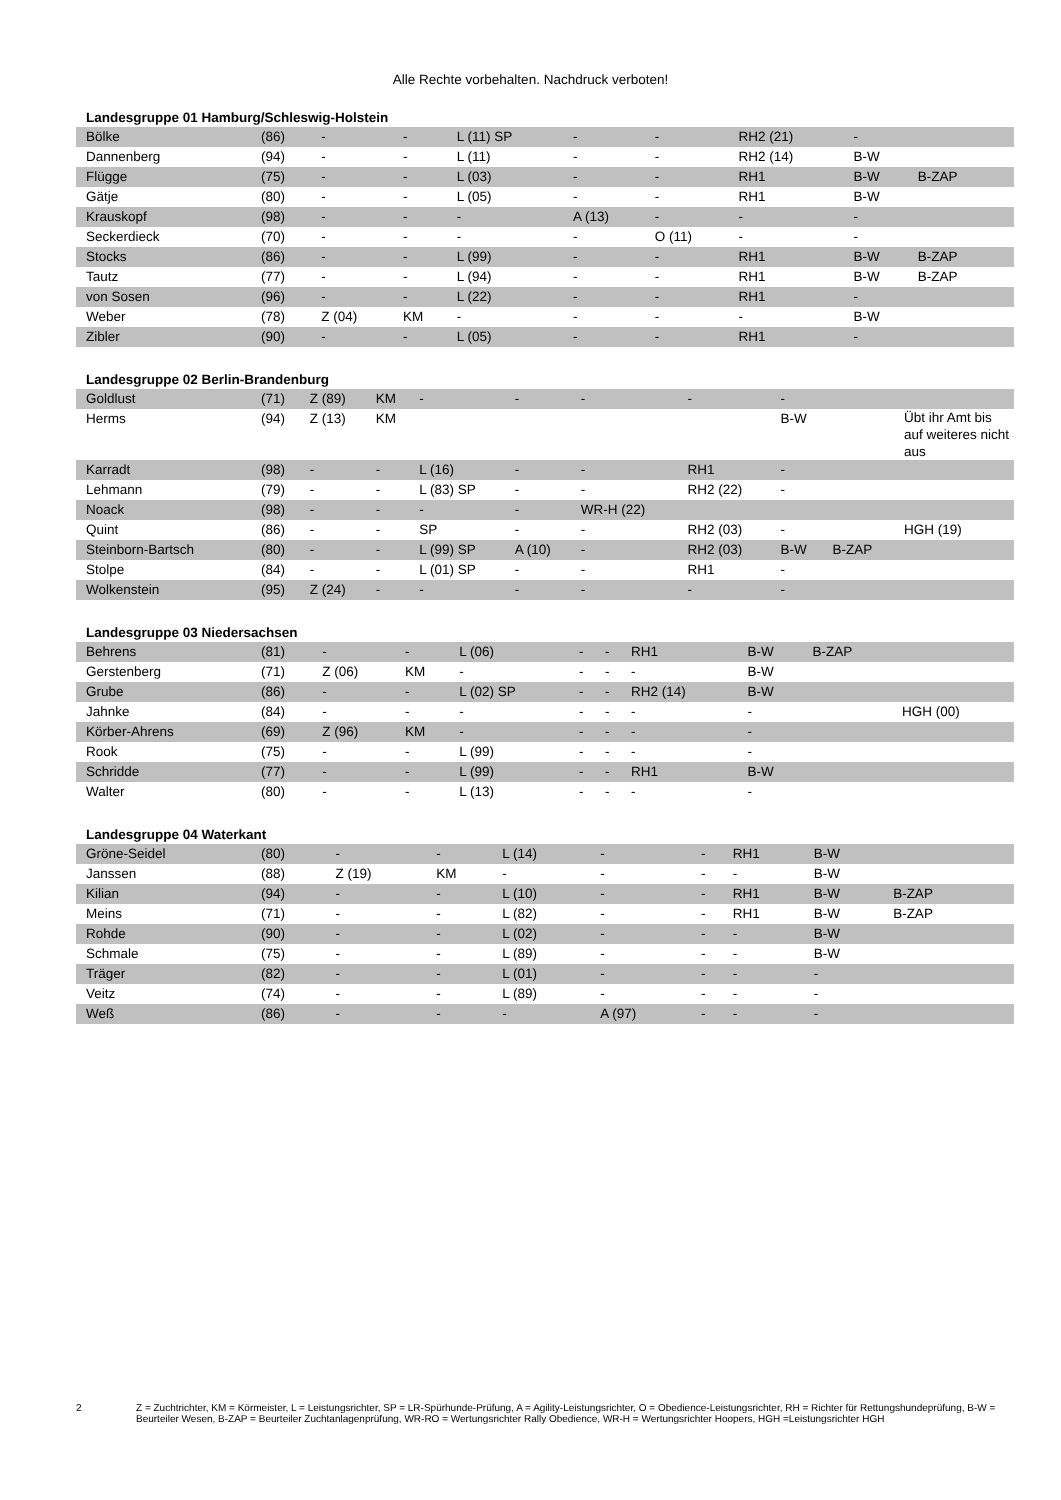Alle Rechte vorbehalten. Nachdruck verboten!
Landesgruppe 01 Hamburg/Schleswig-Holstein
| Bölke | (86) | - | - | L (11) SP | - | - | RH2 (21) | - | | |
| Dannenberg | (94) | - | - | L (11) | - | - | RH2 (14) | B-W | | |
| Flügge | (75) | - | - | L (03) | - | - | RH1 | B-W | B-ZAP | |
| Gätje | (80) | - | - | L (05) | - | - | RH1 | B-W | | |
| Krauskopf | (98) | - | - | - | A (13) | - | - | - | | |
| Seckerdieck | (70) | - | - | - | - | O (11) | - | - | | |
| Stocks | (86) | - | - | L (99) | - | - | RH1 | B-W | B-ZAP | |
| Tautz | (77) | - | - | L (94) | - | - | RH1 | B-W | B-ZAP | |
| von Sosen | (96) | - | - | L (22) | - | - | RH1 | - | | |
| Weber | (78) | Z (04) | KM | - | - | - | - | B-W | | |
| Zibler | (90) | - | - | L (05) | - | - | RH1 | - | | |
Landesgruppe 02 Berlin-Brandenburg
| Goldlust | (71) | Z (89) | KM | - | - | - | - | - | | |
| Herms | (94) | Z (13) | KM | | | | | B-W | | Übt ihr Amt bis auf weiteres nicht aus |
| Karradt | (98) | - | - | L (16) | - | - | RH1 | - | | |
| Lehmann | (79) | - | - | L (83) SP | - | - | RH2 (22) | - | | |
| Noack | (98) | - | - | - | - | WR-H (22) | | | | |
| Quint | (86) | - | - | SP | - | - | RH2 (03) | - | | HGH (19) |
| Steinborn-Bartsch | (80) | - | - | L (99) SP | A (10) | - | RH2 (03) | B-W | B-ZAP | |
| Stolpe | (84) | - | - | L (01) SP | - | - | RH1 | - | | |
| Wolkenstein | (95) | Z (24) | - | - | - | - | - | - | | |
Landesgruppe 03 Niedersachsen
| Behrens | (81) | - | - | L (06) | - | - | RH1 | B-W | B-ZAP | |
| Gerstenberg | (71) | Z (06) | KM | - | - | - | - | B-W | | |
| Grube | (86) | - | - | L (02) SP | - | - | RH2 (14) | B-W | | |
| Jahnke | (84) | - | - | - | - | - | - | - | | HGH (00) |
| Körber-Ahrens | (69) | Z (96) | KM | - | - | - | - | - | | |
| Rook | (75) | - | - | L (99) | - | - | - | - | | |
| Schridde | (77) | - | - | L (99) | - | - | RH1 | B-W | | |
| Walter | (80) | - | - | L (13) | - | - | - | - | | |
Landesgruppe 04 Waterkant
| Gröne-Seidel | (80) | - | - | L (14) | - | - | RH1 | B-W | | |
| Janssen | (88) | Z (19) | KM | - | - | - | - | B-W | | |
| Kilian | (94) | - | - | L (10) | - | - | RH1 | B-W | B-ZAP | |
| Meins | (71) | - | - | L (82) | - | - | RH1 | B-W | B-ZAP | |
| Rohde | (90) | - | - | L (02) | - | - | - | B-W | | |
| Schmale | (75) | - | - | L (89) | - | - | - | B-W | | |
| Träger | (82) | - | - | L (01) | - | - | - | - | | |
| Veitz | (74) | - | - | L (89) | - | - | - | - | | |
| Weß | (86) | - | - | - | A (97) | - | - | - | | |
2 Z = Zuchtrichter, KM = Körmeister, L = Leistungsrichter, SP = LR-Spürhunde-Prüfung, A = Agility-Leistungsrichter, O = Obedience-Leistungsrichter, RH = Richter für Rettungshundeprüfung, B-W = Beurteiler Wesen, B-ZAP = Beurteiler Zuchtanlagenprüfung, WR-RO = Wertungsrichter Rally Obedience, WR-H = Wertungsrichter Hoopers, HGH =Leistungsrichter HGH